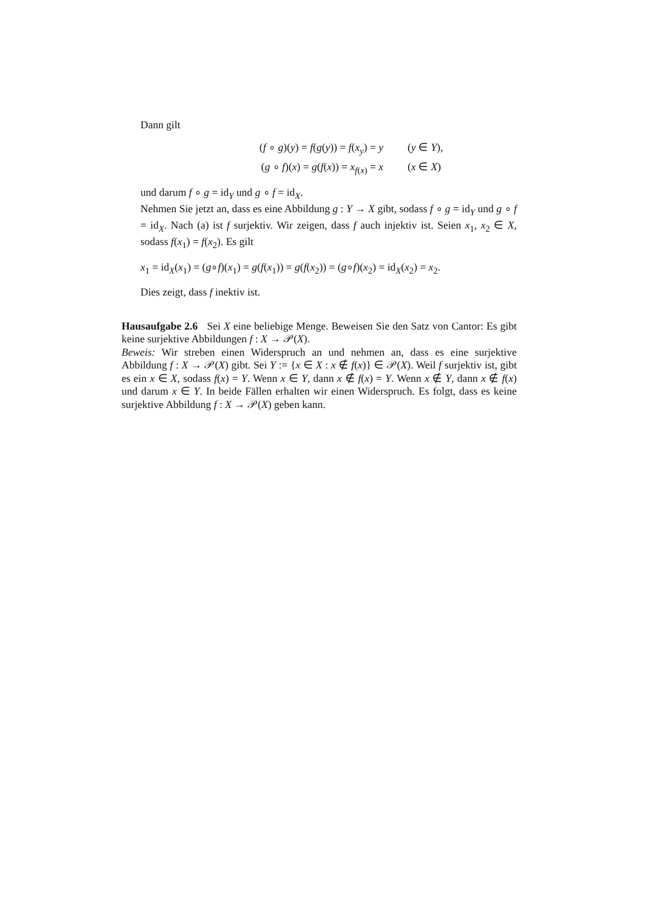Dann gilt
(f ∘ g)(y) = f(g(y)) = f(x<sub>y</sub>) = y (y ∈ Y),
(g ∘ f)(x) = g(f(x)) = x<sub>f(x)</sub> = x (x ∈ X)
und darum f ∘ g = id<sub>Y</sub> und g ∘ f = id<sub>X</sub>.
Nehmen Sie jetzt an, dass es eine Abbildung g : Y → X gibt, sodass f ∘ g = id<sub>Y</sub> und g ∘ f = id<sub>X</sub>. Nach (a) ist f surjektiv. Wir zeigen, dass f auch injektiv ist. Seien x<sub>1</sub>, x<sub>2</sub> ∈ X, sodass f(x<sub>1</sub>) = f(x<sub>2</sub>). Es gilt
x<sub>1</sub> = id<sub>X</sub>(x<sub>1</sub>) = (g∘f)(x<sub>1</sub>) = g(f(x<sub>1</sub>)) = g(f(x<sub>2</sub>)) = (g∘f)(x<sub>2</sub>) = id<sub>X</sub>(x<sub>2</sub>) = x<sub>2</sub>.
Dies zeigt, dass f inektiv ist.
Hausaufgabe 2.6 Sei X eine beliebige Menge. Beweisen Sie den Satz von Cantor: Es gibt keine surjektive Abbildungen f : X → 𝒫(X).
Beweis: Wir streben einen Widerspruch an und nehmen an, dass es eine surjektive Abbildung f : X → 𝒫(X) gibt. Sei Y := {x ∈ X : x ∉ f(x)} ∈ 𝒫(X). Weil f surjektiv ist, gibt es ein x ∈ X, sodass f(x) = Y. Wenn x ∈ Y, dann x ∉ f(x) = Y. Wenn x ∉ Y, dann x ∉ f(x) und darum x ∈ Y. In beide Fällen erhalten wir einen Widerspruch. Es folgt, dass es keine surjektive Abbildung f : X → 𝒫(X) geben kann.